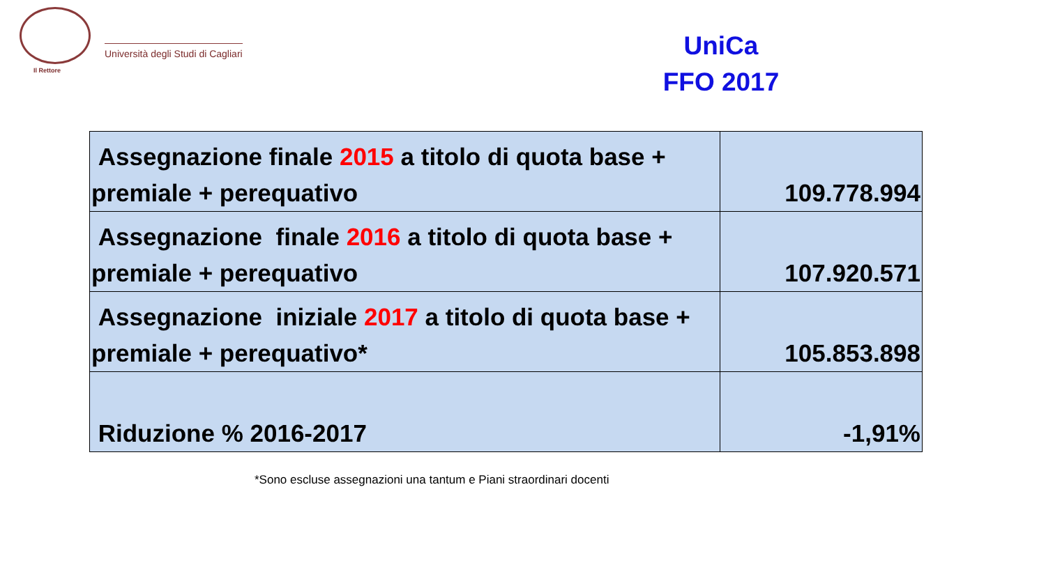Università degli Studi di Cagliari
Il Rettore
UniCa
FFO 2017
| Assegnazione finale 2015 a titolo di quota base + premiale + perequativo | 109.778.994 |
| Assegnazione finale 2016 a titolo di quota base + premiale + perequativo | 107.920.571 |
| Assegnazione iniziale 2017 a titolo di quota base + premiale + perequativo* | 105.853.898 |
| Riduzione % 2016-2017 | -1,91% |
*Sono escluse assegnazioni una tantum e Piani straordinari docenti